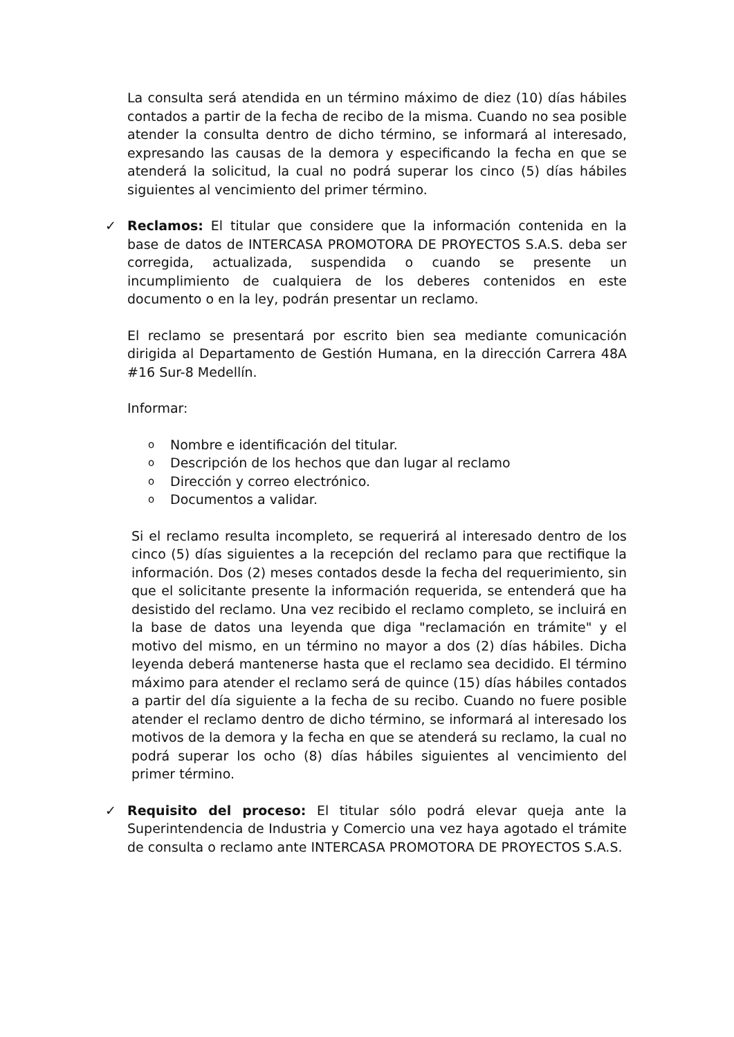La consulta será atendida en un término máximo de diez (10) días hábiles contados a partir de la fecha de recibo de la misma. Cuando no sea posible atender la consulta dentro de dicho término, se informará al interesado, expresando las causas de la demora y especificando la fecha en que se atenderá la solicitud, la cual no podrá superar los cinco (5) días hábiles siguientes al vencimiento del primer término.
✓ Reclamos: El titular que considere que la información contenida en la base de datos de INTERCASA PROMOTORA DE PROYECTOS S.A.S. deba ser corregida, actualizada, suspendida o cuando se presente un incumplimiento de cualquiera de los deberes contenidos en este documento o en la ley, podrán presentar un reclamo.
El reclamo se presentará por escrito bien sea mediante comunicación dirigida al Departamento de Gestión Humana, en la dirección Carrera 48A #16 Sur-8 Medellín.
Informar:
o Nombre e identificación del titular.
o Descripción de los hechos que dan lugar al reclamo
o Dirección y correo electrónico.
o Documentos a validar.
Si el reclamo resulta incompleto, se requerirá al interesado dentro de los cinco (5) días siguientes a la recepción del reclamo para que rectifique la información. Dos (2) meses contados desde la fecha del requerimiento, sin que el solicitante presente la información requerida, se entenderá que ha desistido del reclamo. Una vez recibido el reclamo completo, se incluirá en la base de datos una leyenda que diga "reclamación en trámite" y el motivo del mismo, en un término no mayor a dos (2) días hábiles. Dicha leyenda deberá mantenerse hasta que el reclamo sea decidido. El término máximo para atender el reclamo será de quince (15) días hábiles contados a partir del día siguiente a la fecha de su recibo. Cuando no fuere posible atender el reclamo dentro de dicho término, se informará al interesado los motivos de la demora y la fecha en que se atenderá su reclamo, la cual no podrá superar los ocho (8) días hábiles siguientes al vencimiento del primer término.
✓ Requisito del proceso: El titular sólo podrá elevar queja ante la Superintendencia de Industria y Comercio una vez haya agotado el trámite de consulta o reclamo ante INTERCASA PROMOTORA DE PROYECTOS S.A.S.